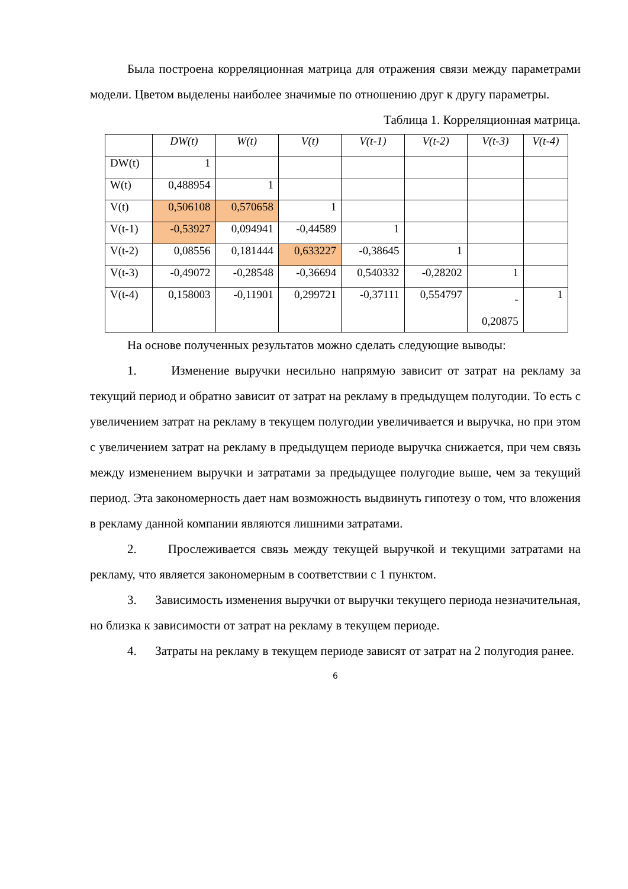Была построена корреляционная матрица для отражения связи между параметрами модели. Цветом выделены наиболее значимые по отношению друг к другу параметры.
Таблица 1. Корреляционная матрица.
| | DW(t) | W(t) | V(t) | V(t-1) | V(t-2) | V(t-3) | V(t-4) |
| --- | --- | --- | --- | --- | --- | --- | --- |
| DW(t) | 1 | | | | | | |
| W(t) | 0,488954 | 1 | | | | | |
| V(t) | 0,506108 | 0,570658 | 1 | | | | |
| V(t-1) | -0,53927 | 0,094941 | -0,44589 | 1 | | | |
| V(t-2) | 0,08556 | 0,181444 | 0,633227 | -0,38645 | 1 | | |
| V(t-3) | -0,49072 | -0,28548 | -0,36694 | 0,540332 | -0,28202 | 1 | |
| V(t-4) | 0,158003 | -0,11901 | 0,299721 | -0,37111 | 0,554797 | - 0,20875 | 1 |
На основе полученных результатов можно сделать следующие выводы:
1. Изменение выручки несильно напрямую зависит от затрат на рекламу за текущий период и обратно зависит от затрат на рекламу в предыдущем полугодии. То есть с увеличением затрат на рекламу в текущем полугодии увеличивается и выручка, но при этом с увеличением затрат на рекламу в предыдущем периоде выручка снижается, при чем связь между изменением выручки и затратами за предыдущее полугодие выше, чем за текущий период. Эта закономерность дает нам возможность выдвинуть гипотезу о том, что вложения в рекламу данной компании являются лишними затратами.
2. Прослеживается связь между текущей выручкой и текущими затратами на рекламу, что является закономерным в соответствии с 1 пунктом.
3. Зависимость изменения выручки от выручки текущего периода незначительная, но близка к зависимости от затрат на рекламу в текущем периоде.
4. Затраты на рекламу в текущем периоде зависят от затрат на 2 полугодия ранее.
6